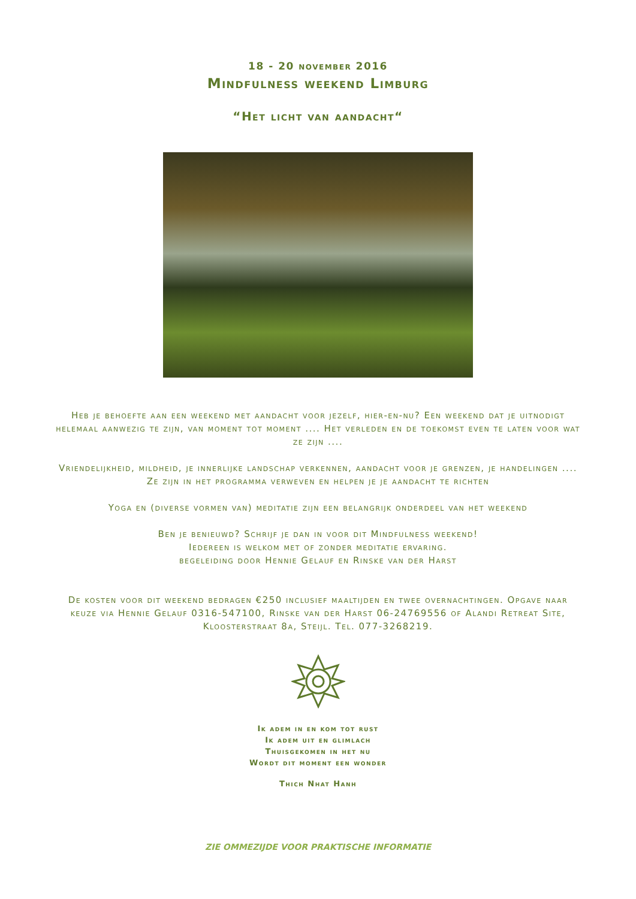18 - 20 november 2016
Mindfulness weekend Limburg
“Het licht van aandacht“
Heb je behoefte aan een weekend met aandacht voor jezelf, hier-en-nu? Een weekend dat je uitnodigt helemaal aanwezig te zijn, van moment tot moment .... Het verleden en de toekomst even te laten voor wat ze zijn ....
Vriendelijkheid, mildheid, je innerlijke landschap verkennen, aandacht voor je grenzen, je handelingen .... Ze zijn in het programma verweven en helpen je je aandacht te richten
Yoga en (diverse vormen van) meditatie zijn een belangrijk onderdeel van het weekend
Ben je benieuwd? Schrijf je dan in voor dit Mindfulness weekend!
Iedereen is welkom met of zonder meditatie ervaring.
begeleiding door Hennie Gelauf en Rinske van der Harst
De kosten voor dit weekend bedragen €250 inclusief maaltijden en twee overnachtingen. Opgave naar keuze via Hennie Gelauf 0316-547100, Rinske van der Harst 06-24769556 of Alandi Retreat Site, Kloosterstraat 8a, Steijl. Tel. 077-3268219.
Ik adem in en kom tot rust
Ik adem uit en glimlach
Thuisgekomen in het nu
Wordt dit moment een wonder
Thich Nhat Hanh
ZIE OMMEZIJDE VOOR PRAKTISCHE INFORMATIE